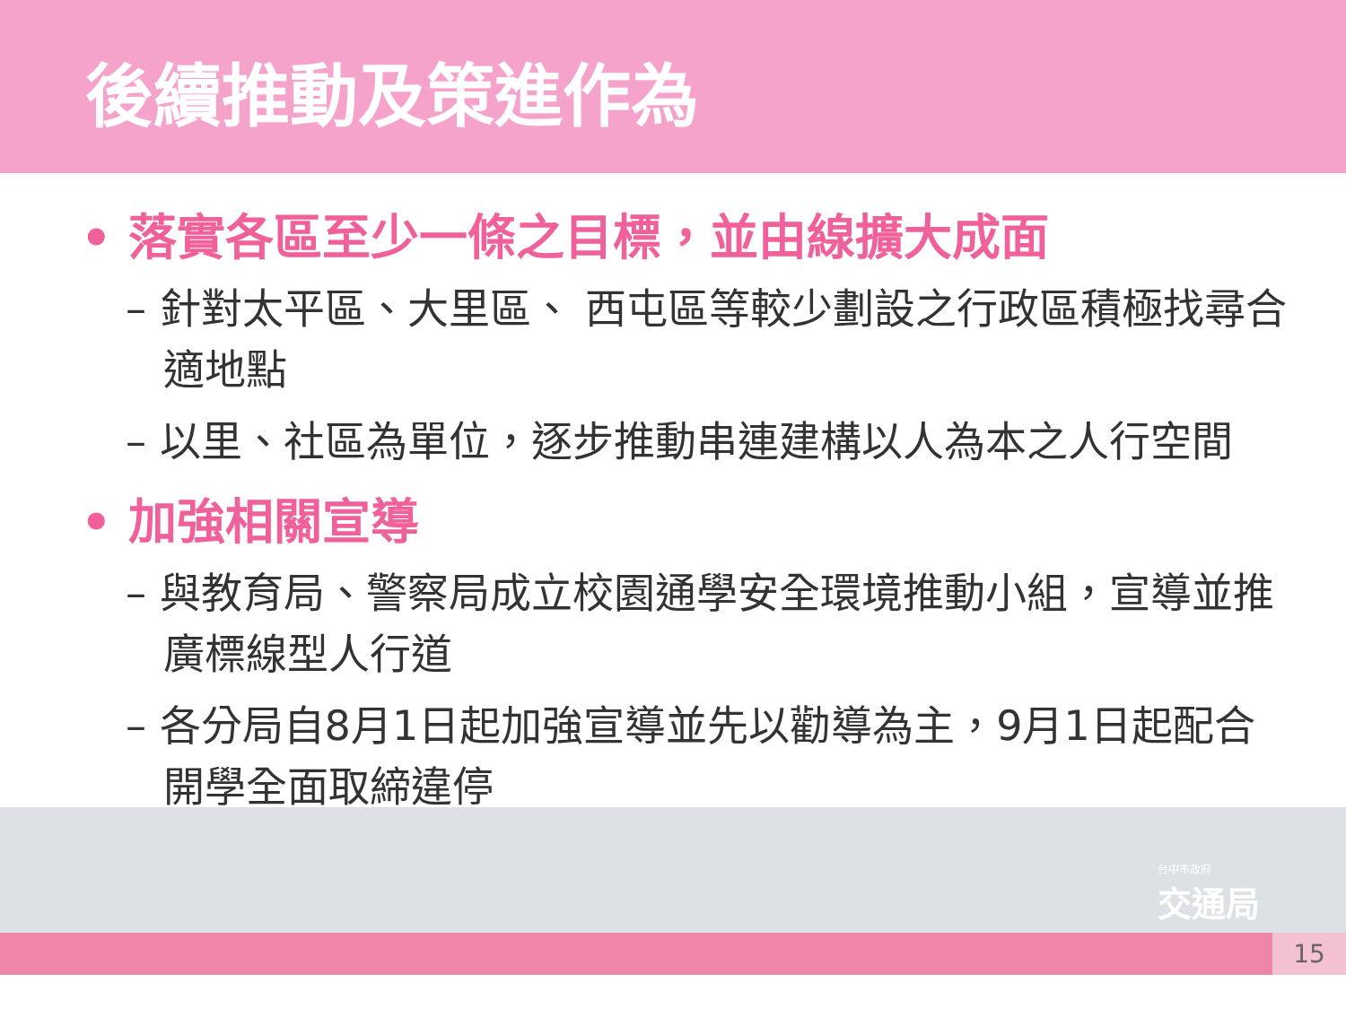後續推動及策進作為
15
台中市政府
交通局
• 落實各區至少一條之目標，並由線擴大成面
– 針對太平區、大里區、 西屯區等較少劃設之行政區積極找尋合適地點
– 以里、社區為單位，逐步推動串連建構以人為本之人行空間
• 加強相關宣導
– 與教育局、警察局成立校園通學安全環境推動小組，宣導並推廣標線型人行道
– 各分局自8月1日起加強宣導並先以勸導為主，9月1日起配合開學全面取締違停